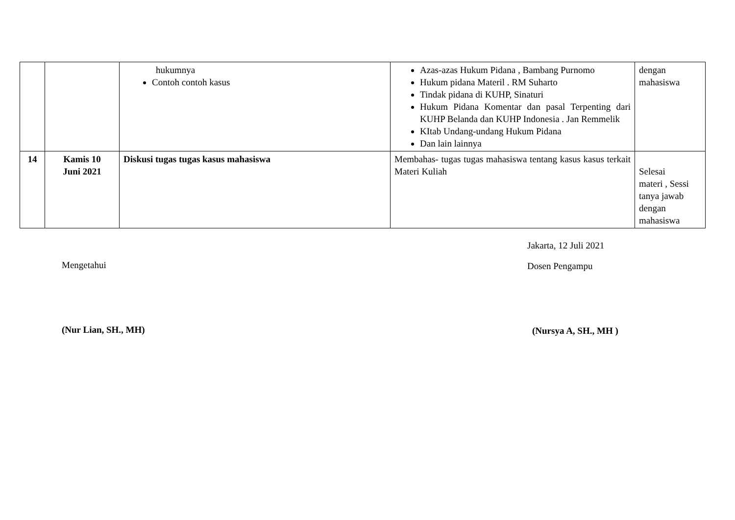| | | hukumnya Contoh contoh kasus | Azas-azas Hukum Pidana , Bambang Purnomo Hukum pidana Materil . RM Suharto Tindak pidana di KUHP, Sinaturi Hukum Pidana Komentar dan pasal Terpenting dari KUHP Belanda dan KUHP Indonesia . Jan Remmelik KItab Undang-undang Hukum Pidana Dan lain lainnya | dengan mahasiswa |
| 14 | Kamis 10 Juni 2021 | Diskusi tugas tugas kasus mahasiswa | Membahas- tugas tugas mahasiswa tentang kasus kasus terkait Materi Kuliah | Selesai materi , Sessi tanya jawab dengan mahasiswa |
Mengetahui
(Nur Lian, SH., MH)
Jakarta, 12 Juli 2021
Dosen Pengampu
(Nursya A, SH., MH )